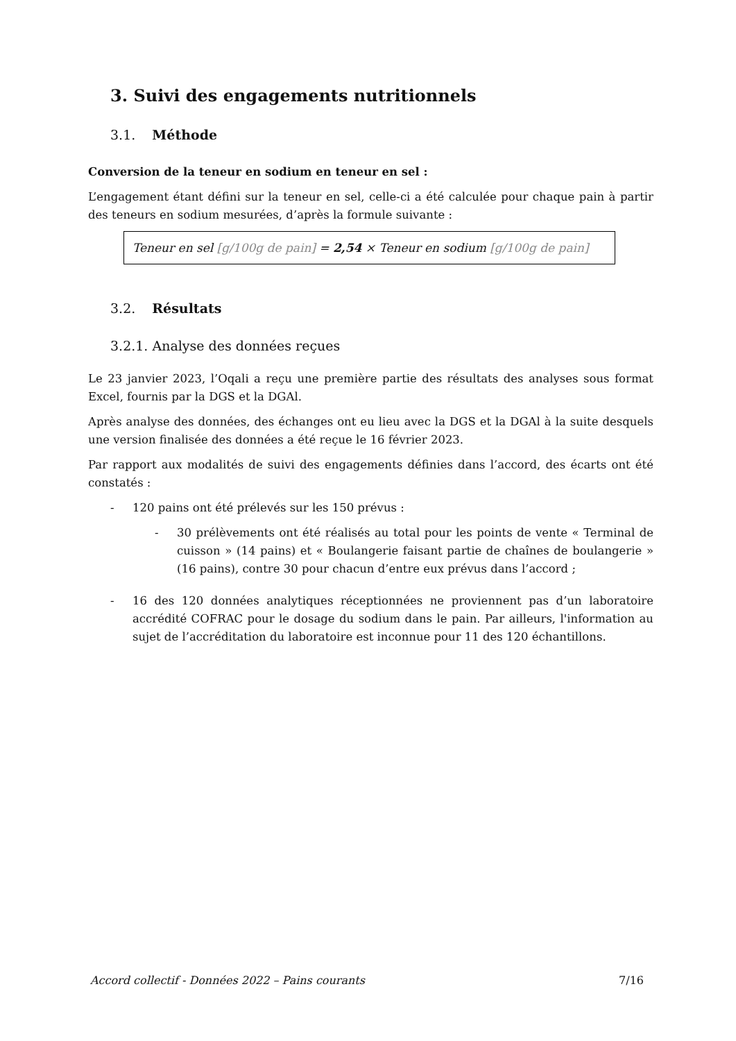3. Suivi des engagements nutritionnels
3.1. Méthode
Conversion de la teneur en sodium en teneur en sel :
L’engagement étant défini sur la teneur en sel, celle-ci a été calculée pour chaque pain à partir des teneurs en sodium mesurées, d’après la formule suivante :
Teneur en sel [g/100g de pain] = 2,54 × Teneur en sodium [g/100g de pain]
3.2. Résultats
3.2.1. Analyse des données reçues
Le 23 janvier 2023, l’Oqali a reçu une première partie des résultats des analyses sous format Excel, fournis par la DGS et la DGAl.
Après analyse des données, des échanges ont eu lieu avec la DGS et la DGAl à la suite desquels une version finalisée des données a été reçue le 16 février 2023.
Par rapport aux modalités de suivi des engagements définies dans l’accord, des écarts ont été constatés :
- 120 pains ont été prélevés sur les 150 prévus :
- 30 prélèvements ont été réalisés au total pour les points de vente « Terminal de cuisson » (14 pains) et « Boulangerie faisant partie de chaînes de boulangerie » (16 pains), contre 30 pour chacun d’entre eux prévus dans l’accord ;
- 16 des 120 données analytiques réceptionnées ne proviennent pas d’un laboratoire accrédité COFRAC pour le dosage du sodium dans le pain. Par ailleurs, l'information au sujet de l’accréditation du laboratoire est inconnue pour 11 des 120 échantillons.
Accord collectif - Données 2022 – Pains courants 7/16